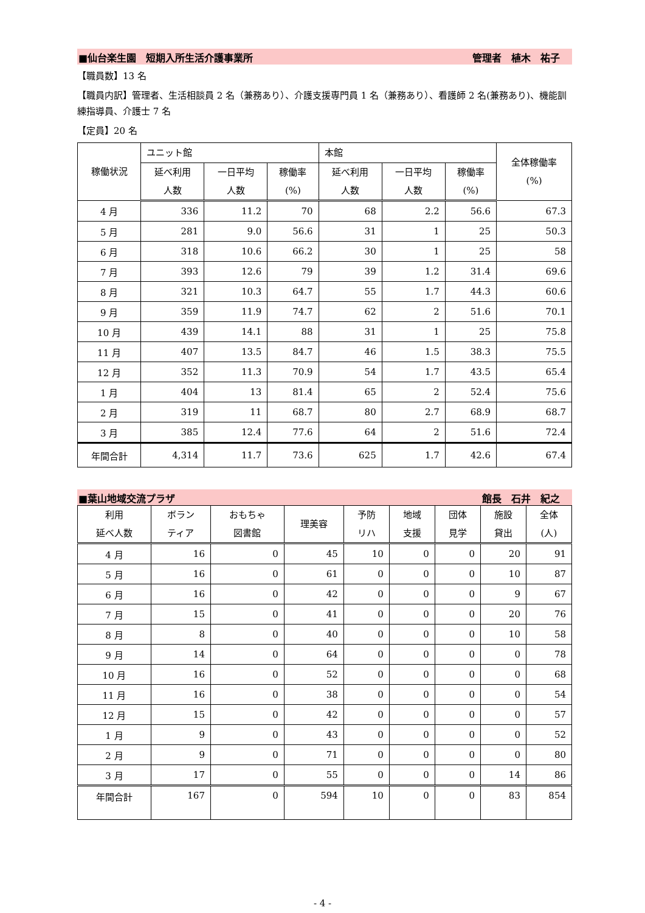■仙台楽生園　短期入所生活介護事業所 管理者　植木　祐子
【職員数】13 名
【職員内訳】管理者、生活相談員 2 名（兼務あり）、介護支援専門員 1 名（兼務あり）、看護師 2 名(兼務あり)、機能訓練指導員、介護士 7 名
【定員】20 名
| 稼働状況 | ユニット館 | | | 本館 | | | 全体稼働率 (%) |
| --- | --- | --- | --- | --- | --- | --- | --- |
| | 延べ利用 人数 | 一日平均 人数 | 稼働率 (%) | 延べ利用 人数 | 一日平均 人数 | 稼働率 (%) | |
| 4 月 | 336 | 11.2 | 70 | 68 | 2.2 | 56.6 | 67.3 |
| 5 月 | 281 | 9.0 | 56.6 | 31 | 1 | 25 | 50.3 |
| 6 月 | 318 | 10.6 | 66.2 | 30 | 1 | 25 | 58 |
| 7 月 | 393 | 12.6 | 79 | 39 | 1.2 | 31.4 | 69.6 |
| 8 月 | 321 | 10.3 | 64.7 | 55 | 1.7 | 44.3 | 60.6 |
| 9 月 | 359 | 11.9 | 74.7 | 62 | 2 | 51.6 | 70.1 |
| 10 月 | 439 | 14.1 | 88 | 31 | 1 | 25 | 75.8 |
| 11 月 | 407 | 13.5 | 84.7 | 46 | 1.5 | 38.3 | 75.5 |
| 12 月 | 352 | 11.3 | 70.9 | 54 | 1.7 | 43.5 | 65.4 |
| 1 月 | 404 | 13 | 81.4 | 65 | 2 | 52.4 | 75.6 |
| 2 月 | 319 | 11 | 68.7 | 80 | 2.7 | 68.9 | 68.7 |
| 3 月 | 385 | 12.4 | 77.6 | 64 | 2 | 51.6 | 72.4 |
| 年間合計 | 4,314 | 11.7 | 73.6 | 625 | 1.7 | 42.6 | 67.4 |
■葉山地域交流プラザ 館長　石井　紀之
| 利用 延べ人数 | ボラン ティア | おもちゃ 図書館 | 理美容 | 予防 リハ | 地域 支援 | 団体 見学 | 施設 貸出 | 全体 (人) |
| --- | --- | --- | --- | --- | --- | --- | --- | --- |
| 4 月 | 16 | 0 | 45 | 10 | 0 | 0 | 20 | 91 |
| 5 月 | 16 | 0 | 61 | 0 | 0 | 0 | 10 | 87 |
| 6 月 | 16 | 0 | 42 | 0 | 0 | 0 | 9 | 67 |
| 7 月 | 15 | 0 | 41 | 0 | 0 | 0 | 20 | 76 |
| 8 月 | 8 | 0 | 40 | 0 | 0 | 0 | 10 | 58 |
| 9 月 | 14 | 0 | 64 | 0 | 0 | 0 | 0 | 78 |
| 10 月 | 16 | 0 | 52 | 0 | 0 | 0 | 0 | 68 |
| 11 月 | 16 | 0 | 38 | 0 | 0 | 0 | 0 | 54 |
| 12 月 | 15 | 0 | 42 | 0 | 0 | 0 | 0 | 57 |
| 1 月 | 9 | 0 | 43 | 0 | 0 | 0 | 0 | 52 |
| 2 月 | 9 | 0 | 71 | 0 | 0 | 0 | 0 | 80 |
| 3 月 | 17 | 0 | 55 | 0 | 0 | 0 | 14 | 86 |
| 年間合計 | 167 | 0 | 594 | 10 | 0 | 0 | 83 | 854 |
- 4 -